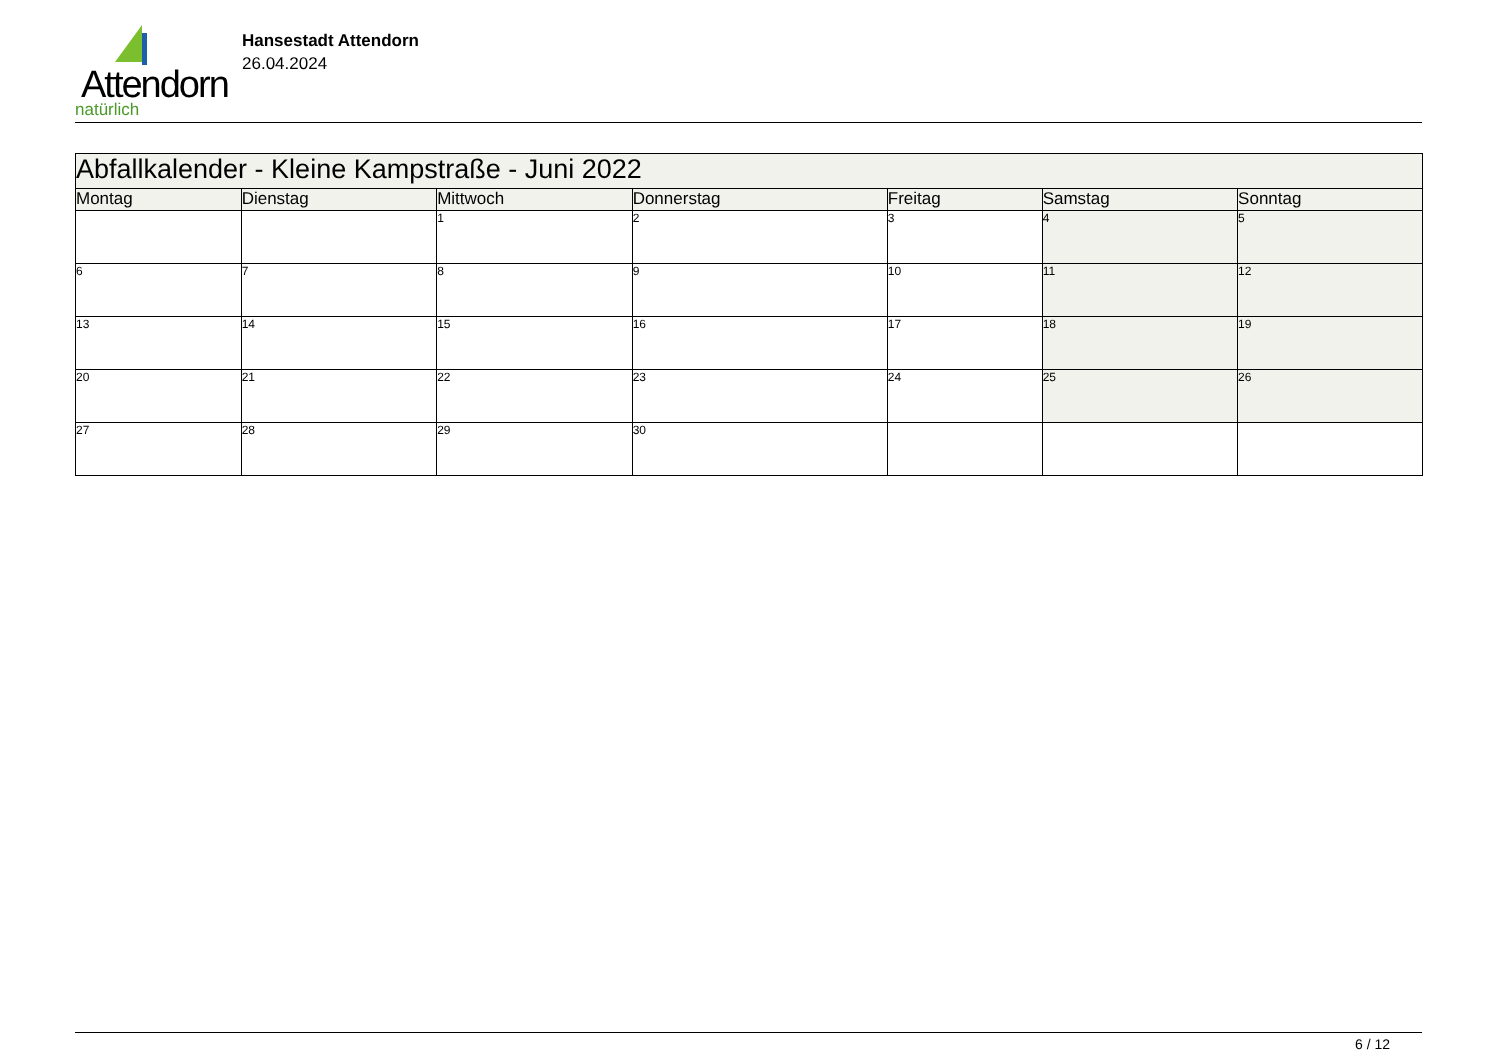Attendorn
natürlich
Hansestadt Attendorn
26.04.2024
| Abfallkalender - Kleine Kampstraße - Juni 2022 | | | | | | |
| Montag | Dienstag | Mittwoch | Donnerstag | Freitag | Samstag | Sonntag |
| | | 1 | 2 | 3 | 4 | 5 |
| 6 | 7 | 8 | 9 | 10 | 11 | 12 |
| 13 | 14 | 15 | 16 | 17 | 18 | 19 |
| 20 | 21 | 22 | 23 | 24 | 25 | 26 |
| 27 | 28 | 29 | 30 | | | |
6 / 12